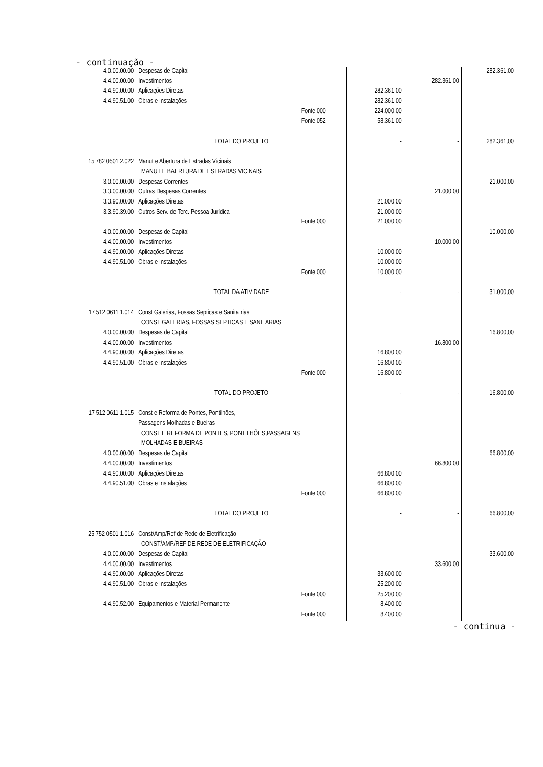- continuação -
| 4.0.00.00.00 | Despesas de Capital | | | 282.361,00 |
| 4.4.00.00.00 | Investimentos | | 282.361,00 | |
| 4.4.90.00.00 | Aplicações Diretas | 282.361,00 | | |
| 4.4.90.51.00 | Obras e Instalações | 282.361,00 | | |
| | Fonte 000 | 224.000,00 | | |
| | Fonte 052 | 58.361,00 | | |
| | TOTAL DO PROJETO | - | - | 282.361,00 |
| 15 782 0501 2.022 | Manut e Abertura de Estradas Vicinais | | | |
| | MANUT E BAERTURA DE ESTRADAS VICINAIS | | | |
| 3.0.00.00.00 | Despesas Correntes | | | 21.000,00 |
| 3.3.00.00.00 | Outras Despesas Correntes | | 21.000,00 | |
| 3.3.90.00.00 | Aplicações Diretas | 21.000,00 | | |
| 3.3.90.39.00 | Outros Serv. de Terc. Pessoa Jurídica | 21.000,00 | | |
| | Fonte 000 | 21.000,00 | | |
| 4.0.00.00.00 | Despesas de Capital | | | 10.000,00 |
| 4.4.00.00.00 | Investimentos | | 10.000,00 | |
| 4.4.90.00.00 | Aplicações Diretas | 10.000,00 | | |
| 4.4.90.51.00 | Obras e Instalações | 10.000,00 | | |
| | Fonte 000 | 10.000,00 | | |
| | TOTAL DA ATIVIDADE | - | - | 31.000,00 |
| 17 512 0611 1.014 | Const Galerias, Fossas Septicas e Sanita rias | | | |
| | CONST GALERIAS, FOSSAS SEPTICAS E SANITARIAS | | | |
| 4.0.00.00.00 | Despesas de Capital | | | 16.800,00 |
| 4.4.00.00.00 | Investimentos | | 16.800,00 | |
| 4.4.90.00.00 | Aplicações Diretas | 16.800,00 | | |
| 4.4.90.51.00 | Obras e Instalações | 16.800,00 | | |
| | Fonte 000 | 16.800,00 | | |
| | TOTAL DO PROJETO | - | - | 16.800,00 |
| 17 512 0611 1.015 | Const e Reforma de Pontes, Pontilhões, | | | |
| | Passagens Molhadas e Bueiras | | | |
| | CONST E REFORMA DE PONTES, PONTILHÕES,PASSAGENS | | | |
| | MOLHADAS E BUEIRAS | | | |
| 4.0.00.00.00 | Despesas de Capital | | | 66.800,00 |
| 4.4.00.00.00 | Investimentos | | 66.800,00 | |
| 4.4.90.00.00 | Aplicações Diretas | 66.800,00 | | |
| 4.4.90.51.00 | Obras e Instalações | 66.800,00 | | |
| | Fonte 000 | 66.800,00 | | |
| | TOTAL DO PROJETO | - | - | 66.800,00 |
| 25 752 0501 1.016 | Const/Amp/Ref de Rede de Eletrificação | | | |
| | CONST/AMP/REF DE REDE DE ELETRIFICAÇÃO | | | |
| 4.0.00.00.00 | Despesas de Capital | | | 33.600,00 |
| 4.4.00.00.00 | Investimentos | | 33.600,00 | |
| 4.4.90.00.00 | Aplicações Diretas | 33.600,00 | | |
| 4.4.90.51.00 | Obras e Instalações | 25.200,00 | | |
| | Fonte 000 | 25.200,00 | | |
| 4.4.90.52.00 | Equipamentos e Material Permanente | 8.400,00 | | |
| | Fonte 000 | 8.400,00 | | |
- continua -